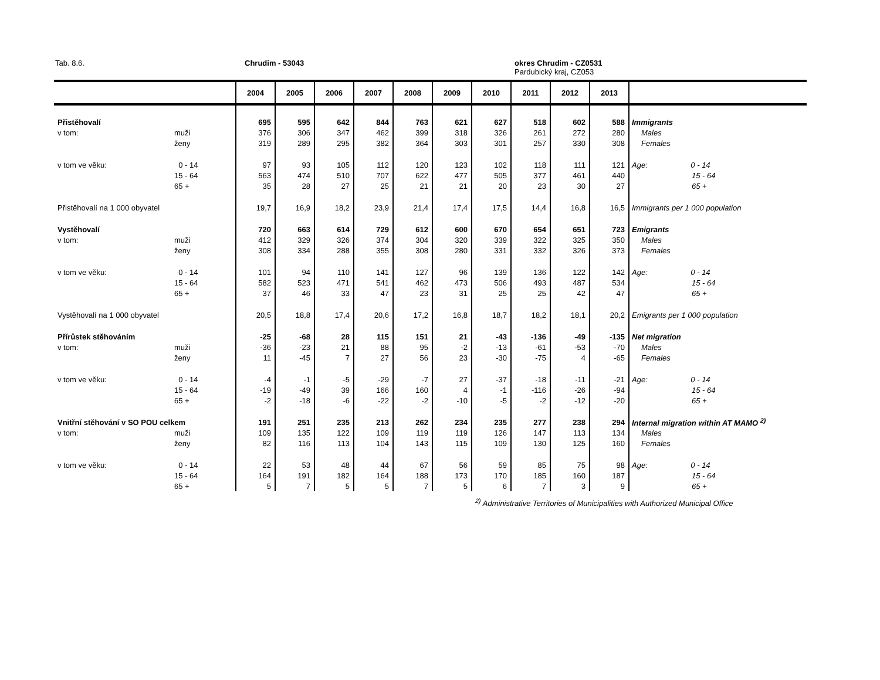Tab. 8.6. Chrudim - 53043
okres Chrudim - CZ0531
Pardubický kraj, CZ053
| | | 2004 | 2005 | 2006 | 2007 | 2008 | 2009 | 2010 | 2011 | 2012 | 2013 | |
| --- | --- | --- | --- | --- | --- | --- | --- | --- | --- | --- | --- | --- |
| Přistěhovalí | | 695 | 595 | 642 | 844 | 763 | 621 | 627 | 518 | 602 | 588 | Immigrants |
| v tom: | muži | 376 | 306 | 347 | 462 | 399 | 318 | 326 | 261 | 272 | 280 | Males |
| | ženy | 319 | 289 | 295 | 382 | 364 | 303 | 301 | 257 | 330 | 308 | Females |
| v tom ve věku: | 0 - 14 | 97 | 93 | 105 | 112 | 120 | 123 | 102 | 118 | 111 | 121 | Age: 0 - 14 |
| | 15 - 64 | 563 | 474 | 510 | 707 | 622 | 477 | 505 | 377 | 461 | 440 | 15 - 64 |
| | 65 + | 35 | 28 | 27 | 25 | 21 | 21 | 20 | 23 | 30 | 27 | 65 + |
| Přistěhovalí na 1 000 obyvatel | | 19,7 | 16,9 | 18,2 | 23,9 | 21,4 | 17,4 | 17,5 | 14,4 | 16,8 | 16,5 | Immigrants per 1 000 population |
| Vystěhovalí | | 720 | 663 | 614 | 729 | 612 | 600 | 670 | 654 | 651 | 723 | Emigrants |
| v tom: | muži | 412 | 329 | 326 | 374 | 304 | 320 | 339 | 322 | 325 | 350 | Males |
| | ženy | 308 | 334 | 288 | 355 | 308 | 280 | 331 | 332 | 326 | 373 | Females |
| v tom ve věku: | 0 - 14 | 101 | 94 | 110 | 141 | 127 | 96 | 139 | 136 | 122 | 142 | Age: 0 - 14 |
| | 15 - 64 | 582 | 523 | 471 | 541 | 462 | 473 | 506 | 493 | 487 | 534 | 15 - 64 |
| | 65 + | 37 | 46 | 33 | 47 | 23 | 31 | 25 | 25 | 42 | 47 | 65 + |
| Vystěhovalí na 1 000 obyvatel | | 20,5 | 18,8 | 17,4 | 20,6 | 17,2 | 16,8 | 18,7 | 18,2 | 18,1 | 20,2 | Emigrants per 1 000 population |
| Přírůstek stěhováním | | -25 | -68 | 28 | 115 | 151 | 21 | -43 | -136 | -49 | -135 | Net migration |
| v tom: | muži | -36 | -23 | 21 | 88 | 95 | -2 | -13 | -61 | -53 | -70 | Males |
| | ženy | 11 | -45 | 7 | 27 | 56 | 23 | -30 | -75 | 4 | -65 | Females |
| v tom ve věku: | 0 - 14 | -4 | -1 | -5 | -29 | -7 | 27 | -37 | -18 | -11 | -21 | Age: 0 - 14 |
| | 15 - 64 | -19 | -49 | 39 | 166 | 160 | 4 | -1 | -116 | -26 | -94 | 15 - 64 |
| | 65 + | -2 | -18 | -6 | -22 | -2 | -10 | -5 | -2 | -12 | -20 | 65 + |
| Vnitřní stěhování v SO POU celkem | | 191 | 251 | 235 | 213 | 262 | 234 | 235 | 277 | 238 | 294 | Internal migration within AT MAMO <sup>2)</sup> |
| v tom: | muži | 109 | 135 | 122 | 109 | 119 | 119 | 126 | 147 | 113 | 134 | Males |
| | ženy | 82 | 116 | 113 | 104 | 143 | 115 | 109 | 130 | 125 | 160 | Females |
| v tom ve věku: | 0 - 14 | 22 | 53 | 48 | 44 | 67 | 56 | 59 | 85 | 75 | 98 | Age: 0 - 14 |
| | 15 - 64 | 164 | 191 | 182 | 164 | 188 | 173 | 170 | 185 | 160 | 187 | 15 - 64 |
| | 65 + | 5 | 7 | 5 | 5 | 7 | 5 | 6 | 7 | 3 | 9 | 65 + |
<sup>2)</sup> Administrative Territories of Municipalities with Authorized Municipal Office